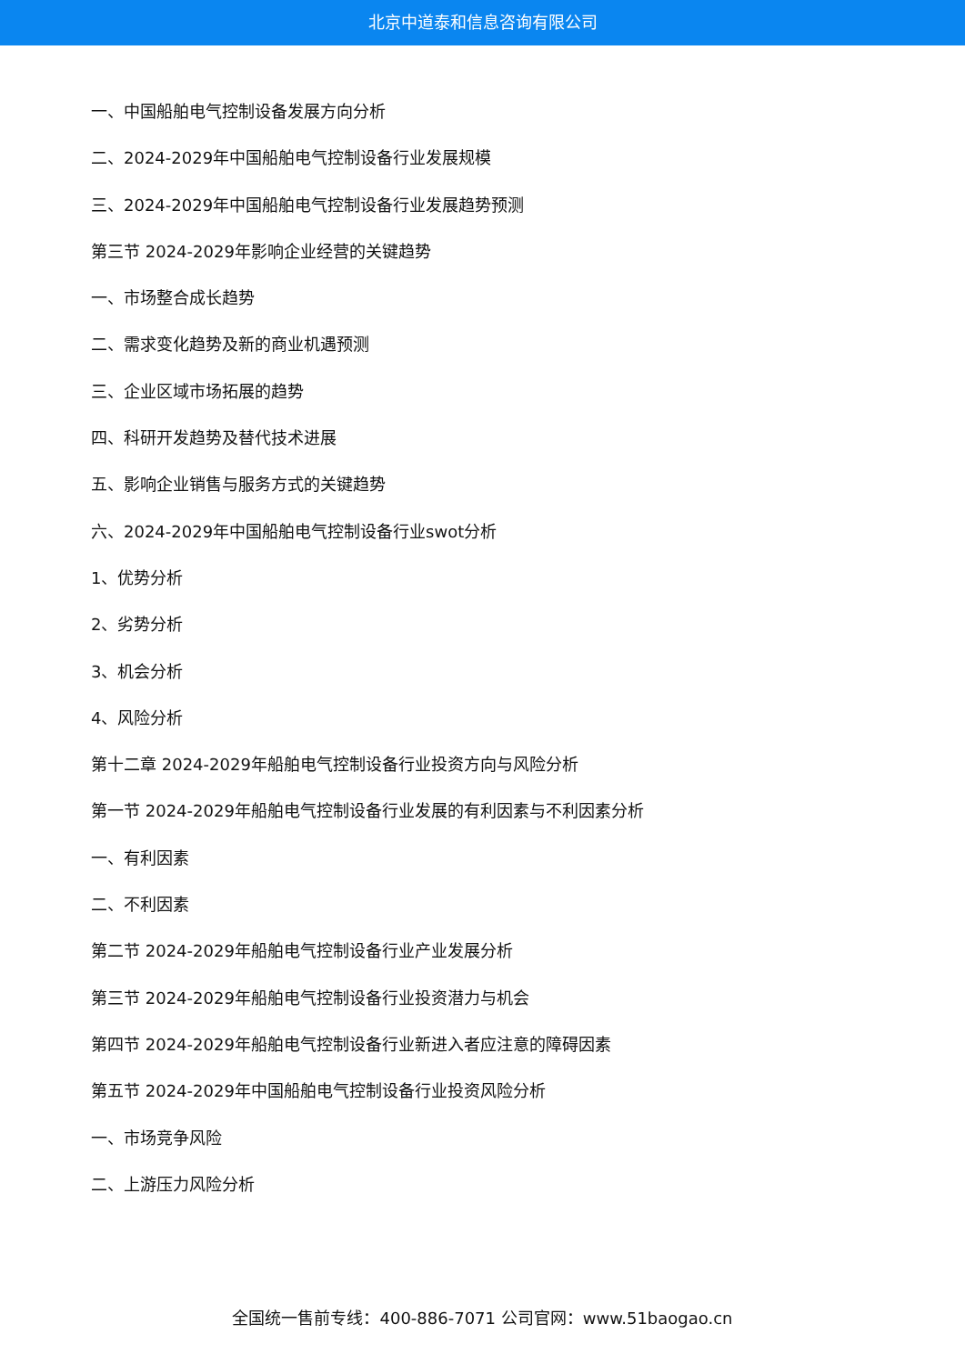北京中道泰和信息咨询有限公司
一、中国船舶电气控制设备发展方向分析
二、2024-2029年中国船舶电气控制设备行业发展规模
三、2024-2029年中国船舶电气控制设备行业发展趋势预测
第三节 2024-2029年影响企业经营的关键趋势
一、市场整合成长趋势
二、需求变化趋势及新的商业机遇预测
三、企业区域市场拓展的趋势
四、科研开发趋势及替代技术进展
五、影响企业销售与服务方式的关键趋势
六、2024-2029年中国船舶电气控制设备行业swot分析
1、优势分析
2、劣势分析
3、机会分析
4、风险分析
第十二章 2024-2029年船舶电气控制设备行业投资方向与风险分析
第一节 2024-2029年船舶电气控制设备行业发展的有利因素与不利因素分析
一、有利因素
二、不利因素
第二节 2024-2029年船舶电气控制设备行业产业发展分析
第三节 2024-2029年船舶电气控制设备行业投资潜力与机会
第四节 2024-2029年船舶电气控制设备行业新进入者应注意的障碍因素
第五节 2024-2029年中国船舶电气控制设备行业投资风险分析
一、市场竞争风险
二、上游压力风险分析
全国统一售前专线：400-886-7071 公司官网：www.51baogao.cn